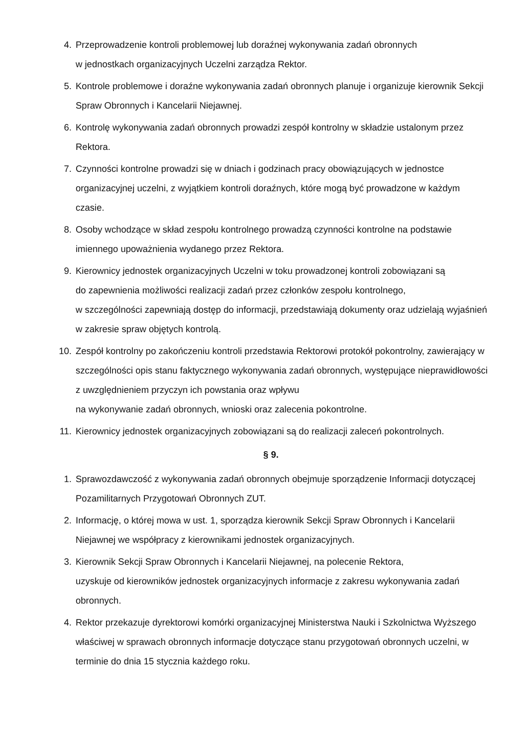4. Przeprowadzenie kontroli problemowej lub doraźnej wykonywania zadań obronnych
w jednostkach organizacyjnych Uczelni zarządza Rektor.
5. Kontrole problemowe i doraźne wykonywania zadań obronnych planuje i organizuje kierownik Sekcji Spraw Obronnych i Kancelarii Niejawnej.
6. Kontrolę wykonywania zadań obronnych prowadzi zespół kontrolny w składzie ustalonym przez Rektora.
7. Czynności kontrolne prowadzi się w dniach i godzinach pracy obowiązujących w jednostce organizacyjnej uczelni, z wyjątkiem kontroli doraźnych, które mogą być prowadzone w każdym czasie.
8. Osoby wchodzące w skład zespołu kontrolnego prowadzą czynności kontrolne na podstawie imiennego upoważnienia wydanego przez Rektora.
9. Kierownicy jednostek organizacyjnych Uczelni w toku prowadzonej kontroli zobowiązani są
do zapewnienia możliwości realizacji zadań przez członków zespołu kontrolnego,
w szczególności zapewniają dostęp do informacji, przedstawiają dokumenty oraz udzielają wyjaśnień w zakresie spraw objętych kontrolą.
10. Zespół kontrolny po zakończeniu kontroli przedstawia Rektorowi protokół pokontrolny, zawierający w szczególności opis stanu faktycznego wykonywania zadań obronnych, występujące nieprawidłowości z uwzględnieniem przyczyn ich powstania oraz wpływu
na wykonywanie zadań obronnych, wnioski oraz zalecenia pokontrolne.
11. Kierownicy jednostek organizacyjnych zobowiązani są do realizacji zaleceń pokontrolnych.
§ 9.
1. Sprawozdawczość z wykonywania zadań obronnych obejmuje sporządzenie Informacji dotyczącej Pozamilitarnych Przygotowań Obronnych ZUT.
2. Informację, o której mowa w ust. 1, sporządza kierownik Sekcji Spraw Obronnych i Kancelarii Niejawnej we współpracy z kierownikami jednostek organizacyjnych.
3. Kierownik Sekcji Spraw Obronnych i Kancelarii Niejawnej, na polecenie Rektora,
uzyskuje od kierowników jednostek organizacyjnych informacje z zakresu wykonywania zadań obronnych.
4. Rektor przekazuje dyrektorowi komórki organizacyjnej Ministerstwa Nauki i Szkolnictwa Wyższego właściwej w sprawach obronnych informacje dotyczące stanu przygotowań obronnych uczelni, w terminie do dnia 15 stycznia każdego roku.